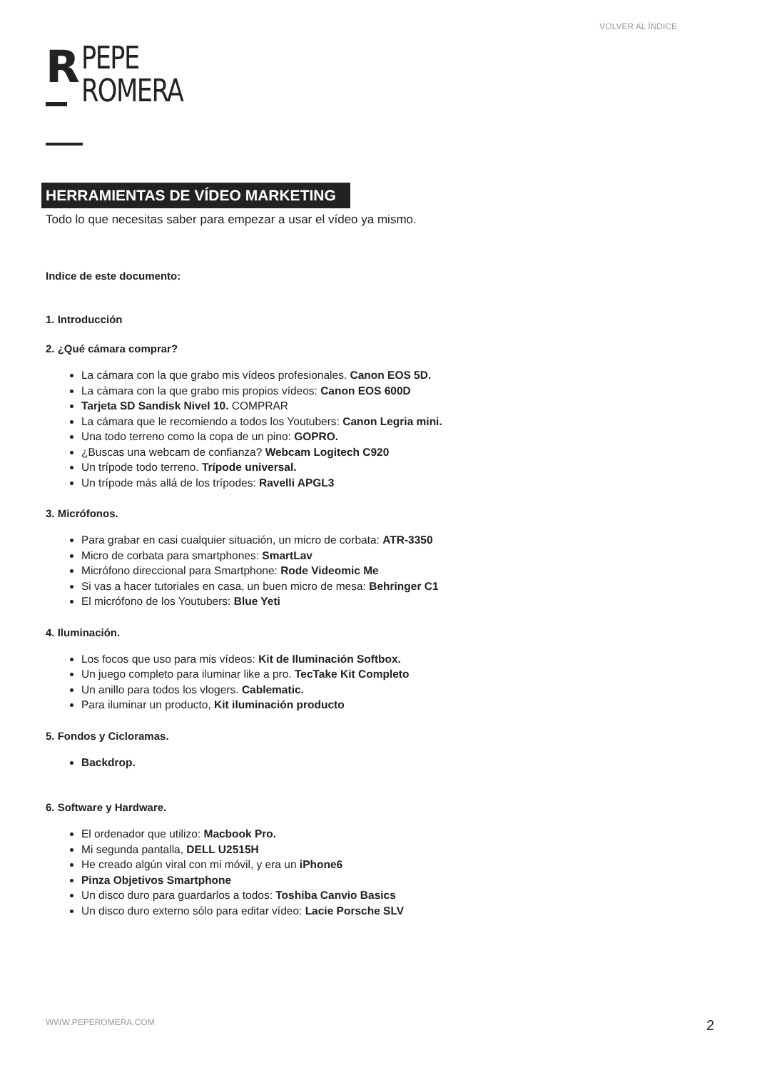VOLVER AL ÍNDICE
R
PEPE
ROMERA
HERRAMIENTAS DE VÍDEO MARKETING
Todo lo que necesitas saber para empezar a usar el vídeo ya mismo.
Indice de este documento:
1. Introducción
2. ¿Qué cámara comprar?
La cámara con la que grabo mis vídeos profesionales. Canon EOS 5D.
La cámara con la que grabo mis propios vídeos: Canon EOS 600D
Tarjeta SD Sandisk Nivel 10. COMPRAR
La cámara que le recomiendo a todos los Youtubers: Canon Legria mini.
Una todo terreno como la copa de un pino: GOPRO.
¿Buscas una webcam de confianza? Webcam Logitech C920
Un trípode todo terreno. Trípode universal.
Un trípode más allá de los trípodes: Ravelli APGL3
3. Micrófonos.
Para grabar en casi cualquier situación, un micro de corbata: ATR-3350
Micro de corbata para smartphones: SmartLav
Micrófono direccional para Smartphone: Rode Videomic Me
Si vas a hacer tutoriales en casa, un buen micro de mesa: Behringer C1
El micrófono de los Youtubers: Blue Yeti
4. Iluminación.
Los focos que uso para mis vídeos: Kit de Iluminación Softbox.
Un juego completo para iluminar like a pro. TecTake Kit Completo
Un anillo para todos los vlogers. Cablematic.
Para iluminar un producto, Kit iluminación producto
5. Fondos y Cicloramas.
Backdrop.
6. Software y Hardware.
El ordenador que utilizo: Macbook Pro.
Mi segunda pantalla, DELL U2515H
He creado algún viral con mi móvil, y era un iPhone6
Pinza Objetivos Smartphone
Un disco duro para guardarlos a todos: Toshiba Canvio Basics
Un disco duro externo sólo para editar vídeo: Lacie Porsche SLV
WWW.PEPEROMERA.COM 2